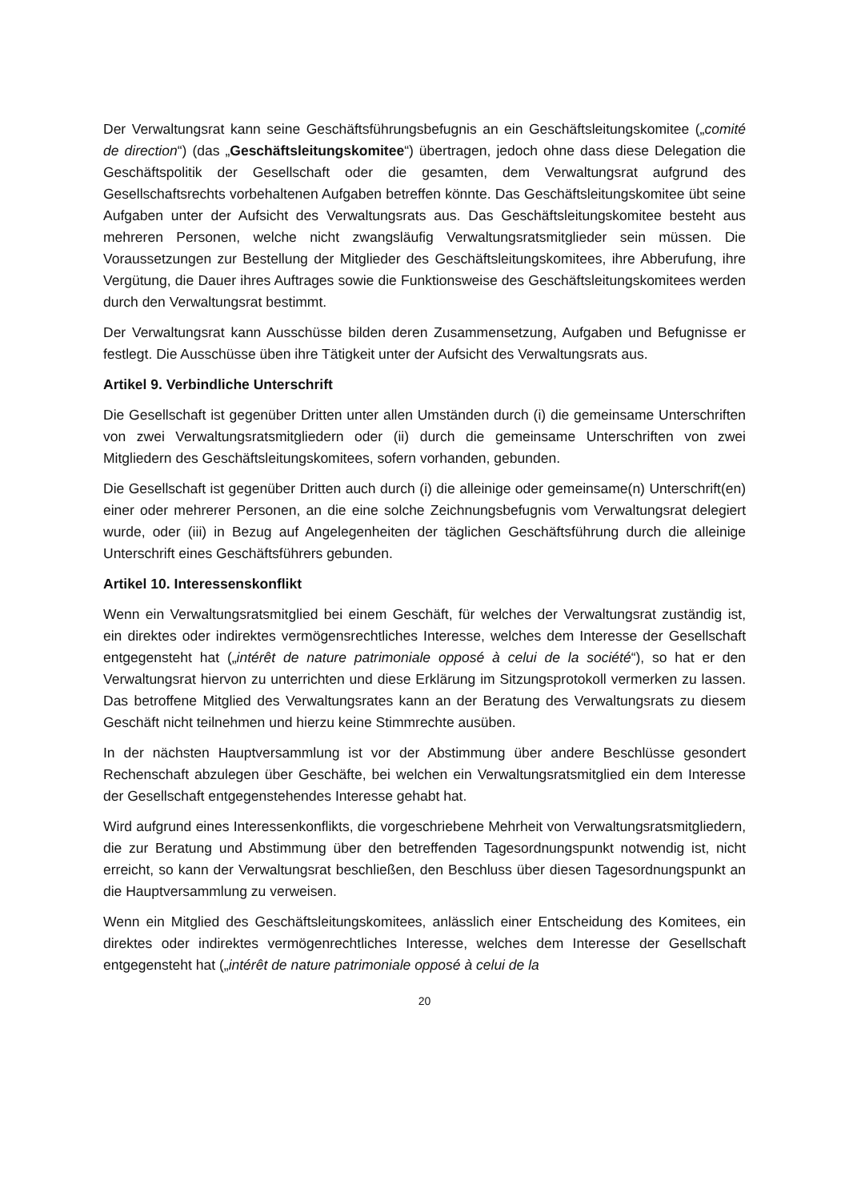Der Verwaltungsrat kann seine Geschäftsführungsbefugnis an ein Geschäftsleitungskomitee („comité de direction“) (das „Geschäftsleitungskomitee“) übertragen, jedoch ohne dass diese Delegation die Geschäftspolitik der Gesellschaft oder die gesamten, dem Verwaltungsrat aufgrund des Gesellschaftsrechts vorbehaltenen Aufgaben betreffen könnte. Das Geschäftsleitungskomitee übt seine Aufgaben unter der Aufsicht des Verwaltungsrats aus. Das Geschäftsleitungskomitee besteht aus mehreren Personen, welche nicht zwangsläufig Verwaltungsratsmitglieder sein müssen. Die Voraussetzungen zur Bestellung der Mitglieder des Geschäftsleitungskomitees, ihre Abberufung, ihre Vergütung, die Dauer ihres Auftrages sowie die Funktionsweise des Geschäftsleitungskomitees werden durch den Verwaltungsrat bestimmt.
Der Verwaltungsrat kann Ausschüsse bilden deren Zusammensetzung, Aufgaben und Befugnisse er festlegt. Die Ausschüsse üben ihre Tätigkeit unter der Aufsicht des Verwaltungsrats aus.
Artikel 9. Verbindliche Unterschrift
Die Gesellschaft ist gegenüber Dritten unter allen Umständen durch (i) die gemeinsame Unterschriften von zwei Verwaltungsratsmitgliedern oder (ii) durch die gemeinsame Unterschriften von zwei Mitgliedern des Geschäftsleitungskomitees, sofern vorhanden, gebunden.
Die Gesellschaft ist gegenüber Dritten auch durch (i) die alleinige oder gemeinsame(n) Unterschrift(en) einer oder mehrerer Personen, an die eine solche Zeichnungsbefugnis vom Verwaltungsrat delegiert wurde, oder (iii) in Bezug auf Angelegenheiten der täglichen Geschäftsführung durch die alleinige Unterschrift eines Geschäftsführers gebunden.
Artikel 10. Interessenskonflikt
Wenn ein Verwaltungsratsmitglied bei einem Geschäft, für welches der Verwaltungsrat zuständig ist, ein direktes oder indirektes vermögensrechtliches Interesse, welches dem Interesse der Gesellschaft entgegensteht hat („intérêt de nature patrimoniale opposé à celui de la société“), so hat er den Verwaltungsrat hiervon zu unterrichten und diese Erklärung im Sitzungsprotokoll vermerken zu lassen. Das betroffene Mitglied des Verwaltungsrates kann an der Beratung des Verwaltungsrats zu diesem Geschäft nicht teilnehmen und hierzu keine Stimmrechte ausüben.
In der nächsten Hauptversammlung ist vor der Abstimmung über andere Beschlüsse gesondert Rechenschaft abzulegen über Geschäfte, bei welchen ein Verwaltungsratsmitglied ein dem Interesse der Gesellschaft entgegenstehendes Interesse gehabt hat.
Wird aufgrund eines Interessenkonflikts, die vorgeschriebene Mehrheit von Verwaltungsratsmitgliedern, die zur Beratung und Abstimmung über den betreffenden Tagesordnungspunkt notwendig ist, nicht erreicht, so kann der Verwaltungsrat beschließen, den Beschluss über diesen Tagesordnungspunkt an die Hauptversammlung zu verweisen.
Wenn ein Mitglied des Geschäftsleitungskomitees, anlässlich einer Entscheidung des Komitees, ein direktes oder indirektes vermögenrechtliches Interesse, welches dem Interesse der Gesellschaft entgegensteht hat („intérêt de nature patrimoniale opposé à celui de la
20